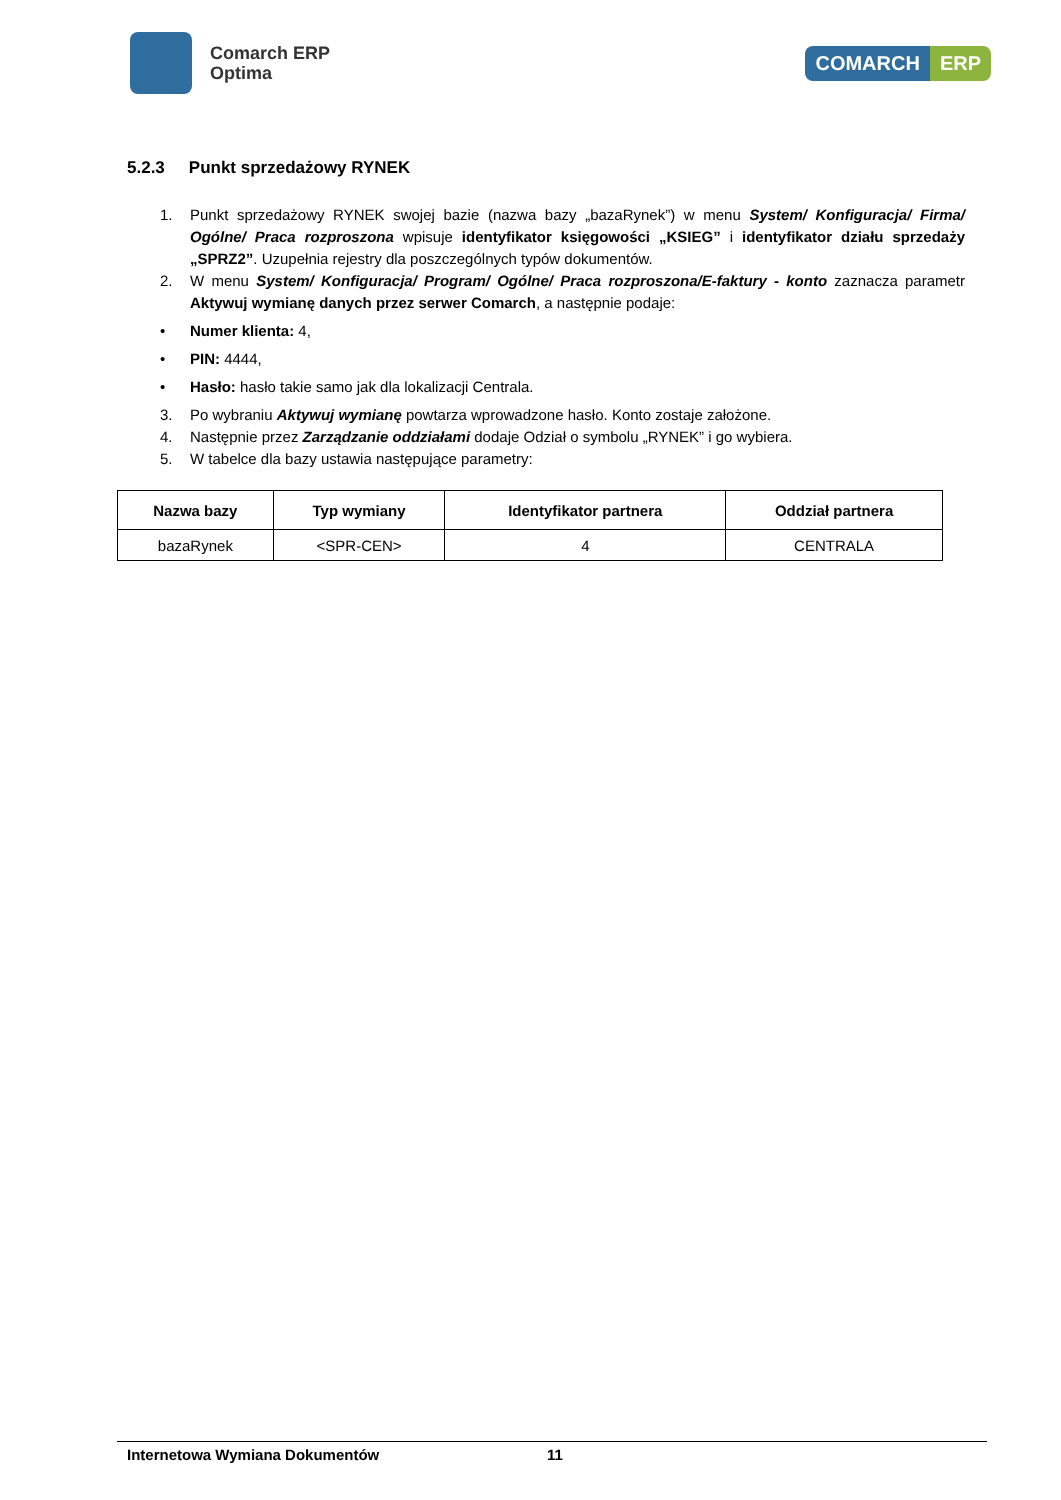Comarch ERP
Optima
COMARCH ERP
5.2.3 Punkt sprzedażowy RYNEK
1. Punkt sprzedażowy RYNEK swojej bazie (nazwa bazy „bazaRynek”) w menu System/ Konfiguracja/ Firma/ Ogólne/ Praca rozproszona wpisuje identyfikator księgowości „KSIEG” i identyfikator działu sprzedaży „SPRZ2”. Uzupełnia rejestry dla poszczególnych typów dokumentów.
2. W menu System/ Konfiguracja/ Program/ Ogólne/ Praca rozproszona/E-faktury - konto zaznacza parametr Aktywuj wymianę danych przez serwer Comarch, a następnie podaje:
• Numer klienta: 4,
• PIN: 4444,
• Hasło: hasło takie samo jak dla lokalizacji Centrala.
3. Po wybraniu Aktywuj wymianę powtarza wprowadzone hasło. Konto zostaje założone.
4. Następnie przez Zarządzanie oddziałami dodaje Odział o symbolu „RYNEK” i go wybiera.
5. W tabelce dla bazy ustawia następujące parametry:
| Nazwa bazy | Typ wymiany | Identyfikator partnera | Oddział partnera |
| --- | --- | --- | --- |
| bazaRynek | <SPR-CEN> | 4 | CENTRALA |
Internetowa Wymiana Dokumentów 11